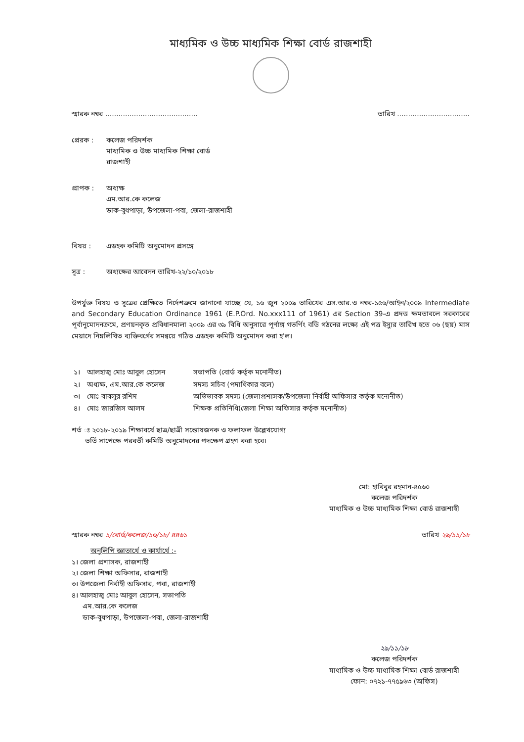মাধ্যমিক ও উচ্চ মাধ্যমিক শিক্ষা বোর্ড রাজশাহী
স্মারক নম্বর .......................................... তারিখ .................................
প্রেরক : কলেজ পরিদর্শক
মাধ্যমিক ও উচ্চ মাধ্যমিক শিক্ষা বোর্ড
রাজশাহী
প্রাপক : অধ্যক্ষ
এম.আর.কে কলেজ
ডাক-বুধপাড়া, উপজেলা-পবা, জেলা-রাজশাহী
বিষয় : এডহক কমিটি অনুমোদন প্রসঙ্গে
সূত্র : অধ্যক্ষের আবেদন তারিখ-২২/১০/২০১৮
উপর্যুক্ত বিষয় ও সূত্রের প্রেক্ষিতে নির্দেশক্রমে জানানো যাচ্ছে যে, ১৬ জুন ২০০৯ তারিখের এস.আর.ও নম্বর-১৫৬/আইন/২০০৯ Intermediate and Secondary Education Ordinance 1961 (E.P.Ord. No.xxx111 of 1961) এর Section 39-এ প্রদত্ত ক্ষমতাবলে সরকারের পূর্বানুমোদনক্রমে, প্রণয়নকৃত প্রবিধানমালা ২০০৯ এর ৩৯ বিধি অনুসারে পূর্ণাঙ্গ গভর্ণিং বডি গঠনের লক্ষ্যে এই পত্র ইস্যুর তারিখ হতে ০৬ (ছয়) মাস মেয়াদে নিম্নলিখিত ব্যক্তিবর্গের সমন্বয়ে গঠিত এডহক কমিটি অনুমোদন করা হ'ল।
| ১। | আলহাজ্ব মোঃ আবুল হোসেন | সভাপতি (বোর্ড কর্তৃক মনোনীত) |
| ২। | অধ্যক্ষ, এম.আর.কে কলেজ | সদস্য সচিব (পদাধিকার বলে) |
| ৩। | মোঃ বাবলুর রশিদ | অভিভাবক সদস্য (জেলাপ্রশাসক/উপজেলা নির্বাহী অফিসার কর্তৃক মনোনীত) |
| ৪। | মোঃ জারজিস আলম | শিক্ষক প্রতিনিধি(জেলা শিক্ষা অফিসার কর্তৃক মনোনীত) |
শর্ত ঃ ২০১৮-২০১৯ শিক্ষাবর্ষে ছাত্র/ছাত্রী সন্তোষজনক ও ফলাফল উল্লেখযোগ্য
ভর্তি সাপেক্ষে পরবর্তী কমিটি অনুমোদনের পদক্ষেপ গ্রহণ করা হবে।
মো: হাবিবুর রহমান-৪৫৬০
কলেজ পরিদর্শক
মাধ্যমিক ও উচ্চ মাধ্যমিক শিক্ষা বোর্ড রাজশাহী
স্মারক নম্বর ১/বোর্ড/কলেজ/১৬/১৮/ ৪৪৬১ তারিখ ২৯/১১/১৮
অনুলিপি জ্ঞাতার্থে ও কার্যার্থে :-
১। জেলা প্রশাসক, রাজশাহী
২। জেলা শিক্ষা অফিসার, রাজশাহী
৩। উপজেলা নির্বাহী অফিসার, পবা, রাজশাহী
৪। আলহাজ্ব মোঃ আবুল হোসেন, সভাপতি
এম.আর.কে কলেজ
ডাক-বুধপাড়া, উপজেলা-পবা, জেলা-রাজশাহী
২৯/১১/১৮
কলেজ পরিদর্শক
মাধ্যমিক ও উচ্চ মাধ্যমিক শিক্ষা বোর্ড রাজশাহী
ফোন: ০৭২১-৭৭৫৯৬৩ (অফিস)